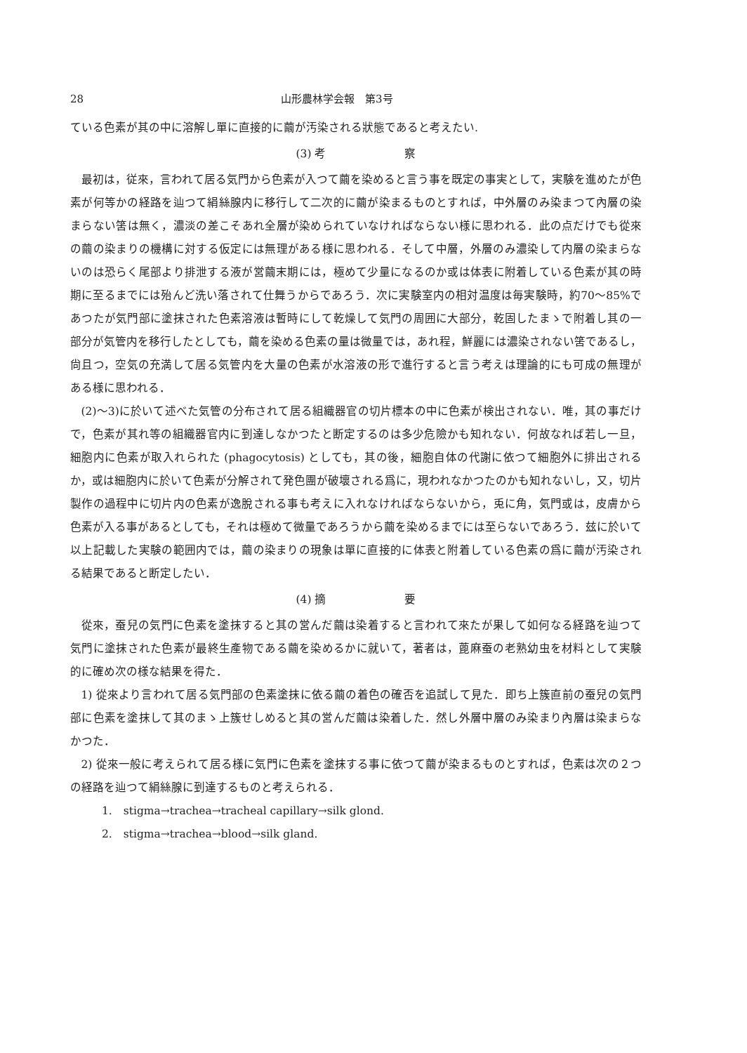28 山形農林学会報　第3号
ている色素が其の中に溶解し單に直接的に繭が汚染される狀態であると考えたい.
(3) 考　　　　　　　察
最初は，従來，言われて居る気門から色素が入つて繭を染めると言う事を既定の事実として，実験を進めたが色素が何等かの経路を辿つて絹絲腺内に移行して二次的に繭が染まるものとすれば，中外層のみ染まつて內層の染まらない筈は無く，濃淡の差こそあれ全層が染められていなければならない様に思われる．此の点だけでも從來の繭の染まりの機構に対する仮定には無理がある様に思われる．そして中層，外層のみ濃染して内層の染まらないのは恐らく尾部より排泄する液が営繭末期には，極めて少量になるのか或は体表に附着している色素が其の時期に至るまでには殆んど洗い落されて仕舞うからであろう．次に実験室内の相対温度は毎実験時，約70～85%であつたが気門部に塗抹された色素溶液は暫時にして乾燥して気門の周囲に大部分，乾固したまゝで附着し其の一部分が気管内を移行したとしても，繭を染める色素の量は微量では，あれ程，鮮麗には濃染されない筈であるし，尙且つ，空気の充満して居る気管内を大量の色素が水溶液の形で進行すると言う考えは理論的にも可成の無理がある様に思われる．
(2)～3)に於いて述べた気管の分布されて居る組織器官の切片標本の中に色素が検出されない．唯，其の事だけで，色素が其れ等の組織器官内に到達しなかつたと断定するのは多少危險かも知れない．何故なれば若し一旦，細胞内に色素が取入れられた (phagocytosis) としても，其の後，細胞自体の代謝に依つて細胞外に排出されるか，或は細胞内に於いて色素が分解されて発色團が破壞される爲に，現われなかつたのかも知れないし，又，切片製作の過程中に切片内の色素が逸脫される事も考えに入れなければならないから，兎に角，気門或は，皮膚から色素が入る事があるとしても，それは極めて微量であろうから繭を染めるまでには至らないであろう．玆に於いて以上記載した実験の範囲内では，繭の染まりの現象は單に直接的に体表と附着している色素の爲に繭が汚染される結果であると断定したい．
(4) 摘　　　　　　　要
從來，蚕兒の気門に色素を塗抹すると其の営んだ繭は染着すると言われて來たが果して如何なる経路を辿つて気門に塗抹された色素が最終生產物である繭を染めるかに就いて，著者は，蓖麻蚕の老熟幼虫を材料として実験的に確め次の様な結果を得た．
1) 從來より言われて居る気門部の色素塗抹に依る繭の着色の確否を追試して見た．即ち上簇直前の蚕兒の気門部に色素を塗抹して其のまゝ上簇せしめると其の営んだ繭は染着した．然し外層中層のみ染まり內層は染まらなかつた．
2) 從來一般に考えられて居る様に気門に色素を塗抹する事に依つて繭が染まるものとすれば，色素は次の２つの経路を辿つて絹絲腺に到達するものと考えられる．
1.　stigma→trachea→tracheal capillary→silk glond.
2.　stigma→trachea→blood→silk gland.